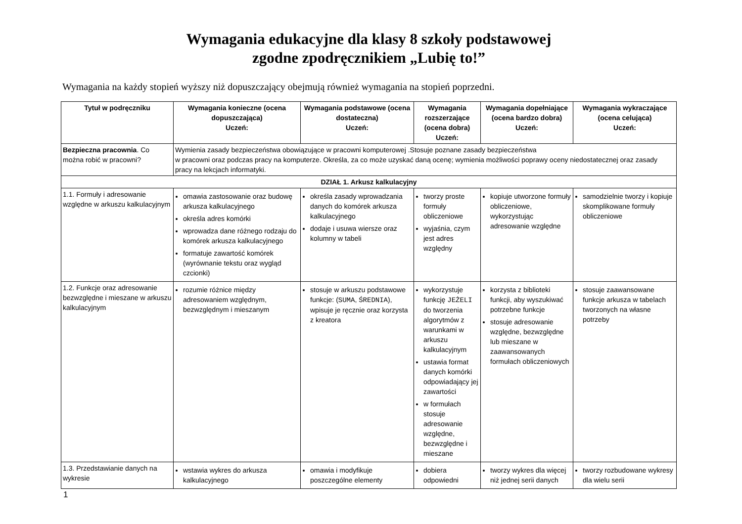Wymagania edukacyjne dla klasy 8 szkoły podstawowej
zgodne zpodręcznikiem „Lubię to!”
Wymagania na każdy stopień wyższy niż dopuszczający obejmują również wymagania na stopień poprzedni.
| Tytuł w podręczniku | Wymagania konieczne (ocena dopuszczająca) Uczeń: | Wymagania podstawowe (ocena dostateczna) Uczeń: | Wymagania rozszerzające (ocena dobra) Uczeń: | Wymagania dopełniające (ocena bardzo dobra) Uczeń: | Wymagania wykraczające (ocena celująca) Uczeń: |
| --- | --- | --- | --- | --- | --- |
| Bezpieczna pracownia . Co można robić w pracowni? | Wymienia zasady bezpieczeństwa obowiązujące w pracowni komputerowej .Stosuje poznane zasady bezpieczeństwa w pracowni oraz podczas pracy na komputerze. Określa, za co może uzyskać daną ocenę; wymienia możliwości poprawy oceny niedostatecznej oraz zasady pracy na lekcjach informatyki. | | | | |
| DZIAŁ 1. Arkusz kalkulacyjny | | | | | |
| 1.1. Formuły i adresowanie względne w arkuszu kalkulacyjnym | omawia zastosowanie oraz budowę arkusza kalkulacyjnego określa adres komórki wprowadza dane różnego rodzaju do komórek arkusza kalkulacyjnego formatuje zawartość komórek (wyrównanie tekstu oraz wygląd czcionki) | określa zasady wprowadzania danych do komórek arkusza kalkulacyjnego dodaje i usuwa wiersze oraz kolumny w tabeli | tworzy proste formuły obliczeniowe wyjaśnia, czym jest adres względny | kopiuje utworzone formuły obliczeniowe, wykorzystując adresowanie względne | samodzielnie tworzy i kopiuje skomplikowane formuły obliczeniowe |
| 1.2. Funkcje oraz adresowanie bezwzględne i mieszane w arkuszu kalkulacyjnym | rozumie różnice między adresowaniem względnym, bezwzględnym i mieszanym | stosuje w arkuszu podstawowe funkcje: ( SUMA , ŚREDNIA ), wpisuje je ręcznie oraz korzysta z kreatora | wykorzystuje funkcję JEŻELI do tworzenia algorytmów z warunkami w arkuszu kalkulacyjnym ustawia format danych komórki odpowiadający jej zawartości w formułach stosuje adresowanie względne, bezwzględne i mieszane | korzysta z biblioteki funkcji, aby wyszukiwać potrzebne funkcje stosuje adresowanie względne, bezwzględne lub mieszane w zaawansowanych formułach obliczeniowych | stosuje zaawansowane funkcje arkusza w tabelach tworzonych na własne potrzeby |
| 1.3. Przedstawianie danych na wykresie | wstawia wykres do arkusza kalkulacyjnego | omawia i modyfikuje poszczególne elementy | dobiera odpowiedni | tworzy wykres dla więcej niż jednej serii danych | tworzy rozbudowane wykresy dla wielu serii |
1